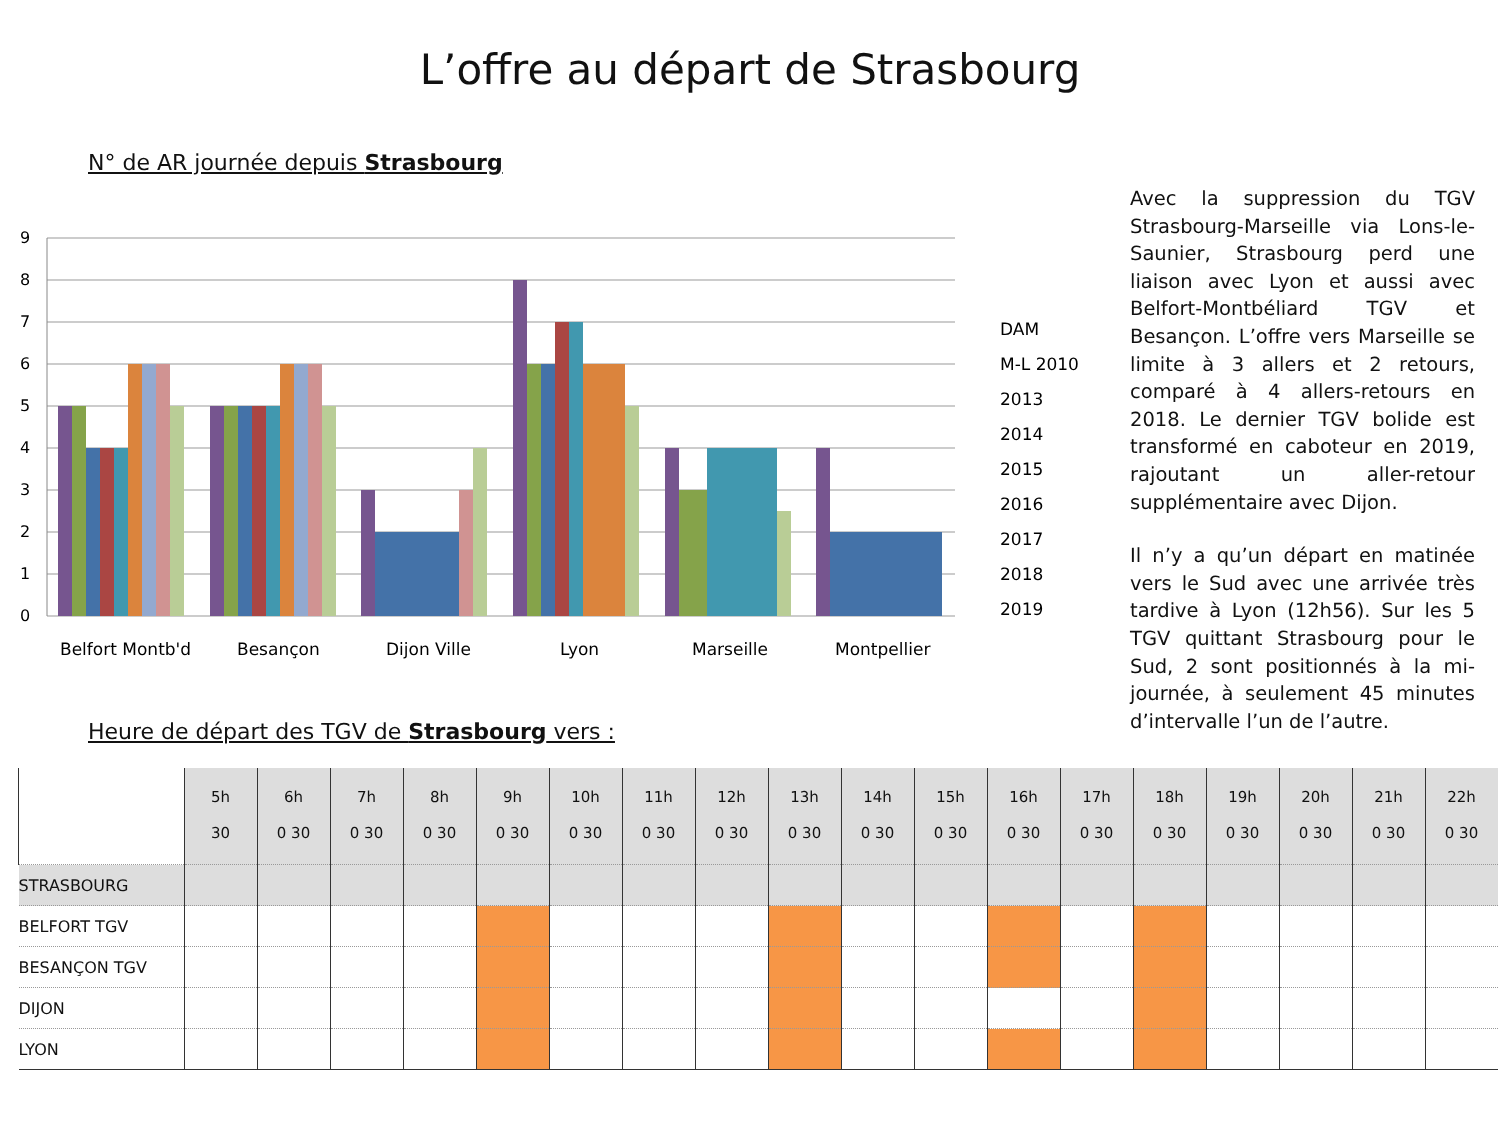L’offre au départ de Strasbourg
N° de AR journée depuis Strasbourg
9
8
7
6
5
4
3
2
1
0
Belfort Montb'd
Besançon
Dijon Ville
Lyon
Marseille
Montpellier
DAM
M-L 2010
2013
2014
2015
2016
2017
2018
2019
Heure de départ des TGV de Strasbourg vers :
Avec la suppression du TGV Strasbourg-Marseille via Lons-le-Saunier, Strasbourg perd une liaison avec Lyon et aussi avec Belfort-Montbéliard TGV et Besançon. L’offre vers Marseille se limite à 3 allers et 2 retours, comparé à 4 allers-retours en 2018. Le dernier TGV bolide est transformé en caboteur en 2019, rajoutant un aller-retour supplémentaire avec Dijon.
Il n’y a qu’un départ en matinée vers le Sud avec une arrivée très tardive à Lyon (12h56). Sur les 5 TGV quittant Strasbourg pour le Sud, 2 sont positionnés à la mi-journée, à seulement 45 minutes d’intervalle l’un de l’autre.
| | 5h 30 | 6h 0 30 | 7h 0 30 | 8h 0 30 | 9h 0 30 | 10h 0 30 | 11h 0 30 | 12h 0 30 | 13h 0 30 | 14h 0 30 | 15h 0 30 | 16h 0 30 | 17h 0 30 | 18h 0 30 | 19h 0 30 | 20h 0 30 | 21h 0 30 | 22h 0 30 |
| --- | --- | --- | --- | --- | --- | --- | --- | --- | --- | --- | --- | --- | --- | --- | --- | --- | --- | --- |
| STRASBOURG | | | | | | | | | | | | | | | | | | |
| BELFORT TGV | | | | | | | | | | | | | | | | | | |
| BESANÇON TGV | | | | | | | | | | | | | | | | | | |
| DIJON | | | | | | | | | | | | | | | | | | |
| LYON | | | | | | | | | | | | | | | | | | |